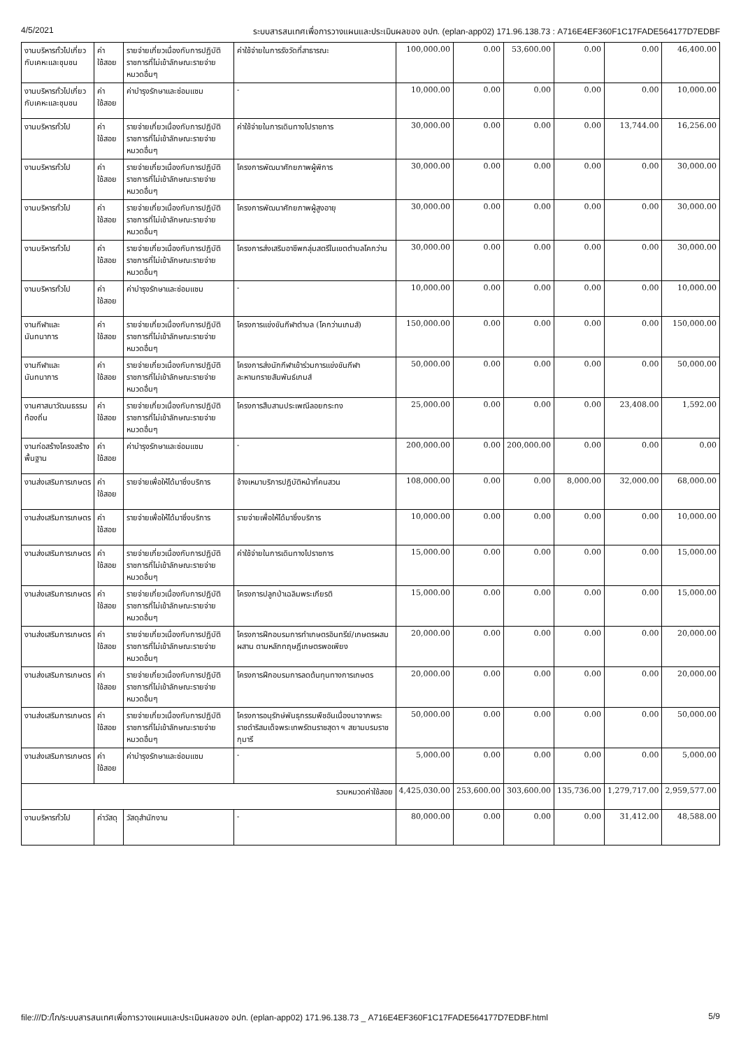4/5/2021 ระบบสารสนเทศเพื่อการวางแผนและประเมินผลของ อปท. (eplan-app02) 171.96.138.73 : A716E4EF360F1C17FADE564177D7EDBF
| งานบริหารทั่วไปเกี่ยวกับเคหะและชุมชน | ค่าใช้สอย | รายจ่ายเกี่ยวเนื่องกับการปฏิบัติราชการที่ไม่เข้าลักษณะรายจ่ายหมวดอื่นๆ | ค่าใช้จ่ายในการรังวัดที่สาธารณะ | 100,000.00 | 0.00 | 53,600.00 | 0.00 | 0.00 | 46,400.00 |
| งานบริหารทั่วไปเกี่ยวกับเคหะและชุมชน | ค่าใช้สอย | ค่าบำรุงรักษาและซ่อมแซม | - | 10,000.00 | 0.00 | 0.00 | 0.00 | 0.00 | 10,000.00 |
| งานบริหารทั่วไป | ค่าใช้สอย | รายจ่ายเกี่ยวเนื่องกับการปฏิบัติราชการที่ไม่เข้าลักษณะรายจ่ายหมวดอื่นๆ | ค่าใช้จ่ายในการเดินทางไปราชการ | 30,000.00 | 0.00 | 0.00 | 0.00 | 13,744.00 | 16,256.00 |
| งานบริหารทั่วไป | ค่าใช้สอย | รายจ่ายเกี่ยวเนื่องกับการปฏิบัติราชการที่ไม่เข้าลักษณะรายจ่ายหมวดอื่นๆ | โครงการพัฒนาศักยภาพผู้พิการ | 30,000.00 | 0.00 | 0.00 | 0.00 | 0.00 | 30,000.00 |
| งานบริหารทั่วไป | ค่าใช้สอย | รายจ่ายเกี่ยวเนื่องกับการปฏิบัติราชการที่ไม่เข้าลักษณะรายจ่ายหมวดอื่นๆ | โครงการพัฒนาศักยภาพผู้สูงอายุ | 30,000.00 | 0.00 | 0.00 | 0.00 | 0.00 | 30,000.00 |
| งานบริหารทั่วไป | ค่าใช้สอย | รายจ่ายเกี่ยวเนื่องกับการปฏิบัติราชการที่ไม่เข้าลักษณะรายจ่ายหมวดอื่นๆ | โครงการส่งเสริมอาชีพกลุ่มสตรีในเขตตำบลโคกว่าน | 30,000.00 | 0.00 | 0.00 | 0.00 | 0.00 | 30,000.00 |
| งานบริหารทั่วไป | ค่าใช้สอย | ค่าบำรุงรักษาและซ่อมแซม | - | 10,000.00 | 0.00 | 0.00 | 0.00 | 0.00 | 10,000.00 |
| งานกีฬาและนันทนาการ | ค่าใช้สอย | รายจ่ายเกี่ยวเนื่องกับการปฏิบัติราชการที่ไม่เข้าลักษณะรายจ่ายหมวดอื่นๆ | โครงการแข่งขันกีฬาตำบล (โคกว่านเกมส์) | 150,000.00 | 0.00 | 0.00 | 0.00 | 0.00 | 150,000.00 |
| งานกีฬาและนันทนาการ | ค่าใช้สอย | รายจ่ายเกี่ยวเนื่องกับการปฏิบัติราชการที่ไม่เข้าลักษณะรายจ่ายหมวดอื่นๆ | โครงการส่งนักกีฬาเข้าร่วมการแข่งขันกีฬาละหานทรายสัมพันธ์เกมส์ | 50,000.00 | 0.00 | 0.00 | 0.00 | 0.00 | 50,000.00 |
| งานศาสนาวัฒนธรรมท้องถิ่น | ค่าใช้สอย | รายจ่ายเกี่ยวเนื่องกับการปฏิบัติราชการที่ไม่เข้าลักษณะรายจ่ายหมวดอื่นๆ | โครงการสืบสานประเพณีลอยกระทง | 25,000.00 | 0.00 | 0.00 | 0.00 | 23,408.00 | 1,592.00 |
| งานก่อสร้างโครงสร้างพื้นฐาน | ค่าใช้สอย | ค่าบำรุงรักษาและซ่อมแซม | - | 200,000.00 | 0.00 | 200,000.00 | 0.00 | 0.00 | 0.00 |
| งานส่งเสริมการเกษตร | ค่าใช้สอย | รายจ่ายเพื่อให้ได้มาซึ่งบริการ | จ้างเหมาบริการปฏิบัติหน้าที่คนสวน | 108,000.00 | 0.00 | 0.00 | 8,000.00 | 32,000.00 | 68,000.00 |
| งานส่งเสริมการเกษตร | ค่าใช้สอย | รายจ่ายเพื่อให้ได้มาซึ่งบริการ | รายจ่ายเพื่อให้ได้มาซึ่งบริการ | 10,000.00 | 0.00 | 0.00 | 0.00 | 0.00 | 10,000.00 |
| งานส่งเสริมการเกษตร | ค่าใช้สอย | รายจ่ายเกี่ยวเนื่องกับการปฏิบัติราชการที่ไม่เข้าลักษณะรายจ่ายหมวดอื่นๆ | ค่าใช้จ่ายในการเดินทางไปราชการ | 15,000.00 | 0.00 | 0.00 | 0.00 | 0.00 | 15,000.00 |
| งานส่งเสริมการเกษตร | ค่าใช้สอย | รายจ่ายเกี่ยวเนื่องกับการปฏิบัติราชการที่ไม่เข้าลักษณะรายจ่ายหมวดอื่นๆ | โครงการปลูกป่าเฉลิมพระเกียรติ | 15,000.00 | 0.00 | 0.00 | 0.00 | 0.00 | 15,000.00 |
| งานส่งเสริมการเกษตร | ค่าใช้สอย | รายจ่ายเกี่ยวเนื่องกับการปฏิบัติราชการที่ไม่เข้าลักษณะรายจ่ายหมวดอื่นๆ | โครงการฝึกอบรมการทำเกษตรอินทรีย์/เกษตรผสมผสาน ตามหลักทฤษฎีเกษตรพอเพียง | 20,000.00 | 0.00 | 0.00 | 0.00 | 0.00 | 20,000.00 |
| งานส่งเสริมการเกษตร | ค่าใช้สอย | รายจ่ายเกี่ยวเนื่องกับการปฏิบัติราชการที่ไม่เข้าลักษณะรายจ่ายหมวดอื่นๆ | โครงการฝึกอบรมการลดต้นทุนทางการเกษตร | 20,000.00 | 0.00 | 0.00 | 0.00 | 0.00 | 20,000.00 |
| งานส่งเสริมการเกษตร | ค่าใช้สอย | รายจ่ายเกี่ยวเนื่องกับการปฏิบัติราชการที่ไม่เข้าลักษณะรายจ่ายหมวดอื่นๆ | โครงการอนุรักษ์พันธุกรรมพืชอันเนื่องมาจากพระราชดำริสมเด็จพระเทพรัตนราชสุดา ฯ สยามบรมราชกุมารี | 50,000.00 | 0.00 | 0.00 | 0.00 | 0.00 | 50,000.00 |
| งานส่งเสริมการเกษตร | ค่าใช้สอย | ค่าบำรุงรักษาและซ่อมแซม | - | 5,000.00 | 0.00 | 0.00 | 0.00 | 0.00 | 5,000.00 |
| รวมหมวดค่าใช้สอย | | | | 4,425,030.00 | 253,600.00 | 303,600.00 | 135,736.00 | 1,279,717.00 | 2,959,577.00 |
| งานบริหารทั่วไป | ค่าวัสดุ | วัสดุสำนักงาน | - | 80,000.00 | 0.00 | 0.00 | 0.00 | 31,412.00 | 48,588.00 |
file:///D:/ไก/ระบบสารสนเทศเพื่อการวางแผนและประเมินผลของ อปท. (eplan-app02) 171.96.138.73 _ A716E4EF360F1C17FADE564177D7EDBF.html 5/9